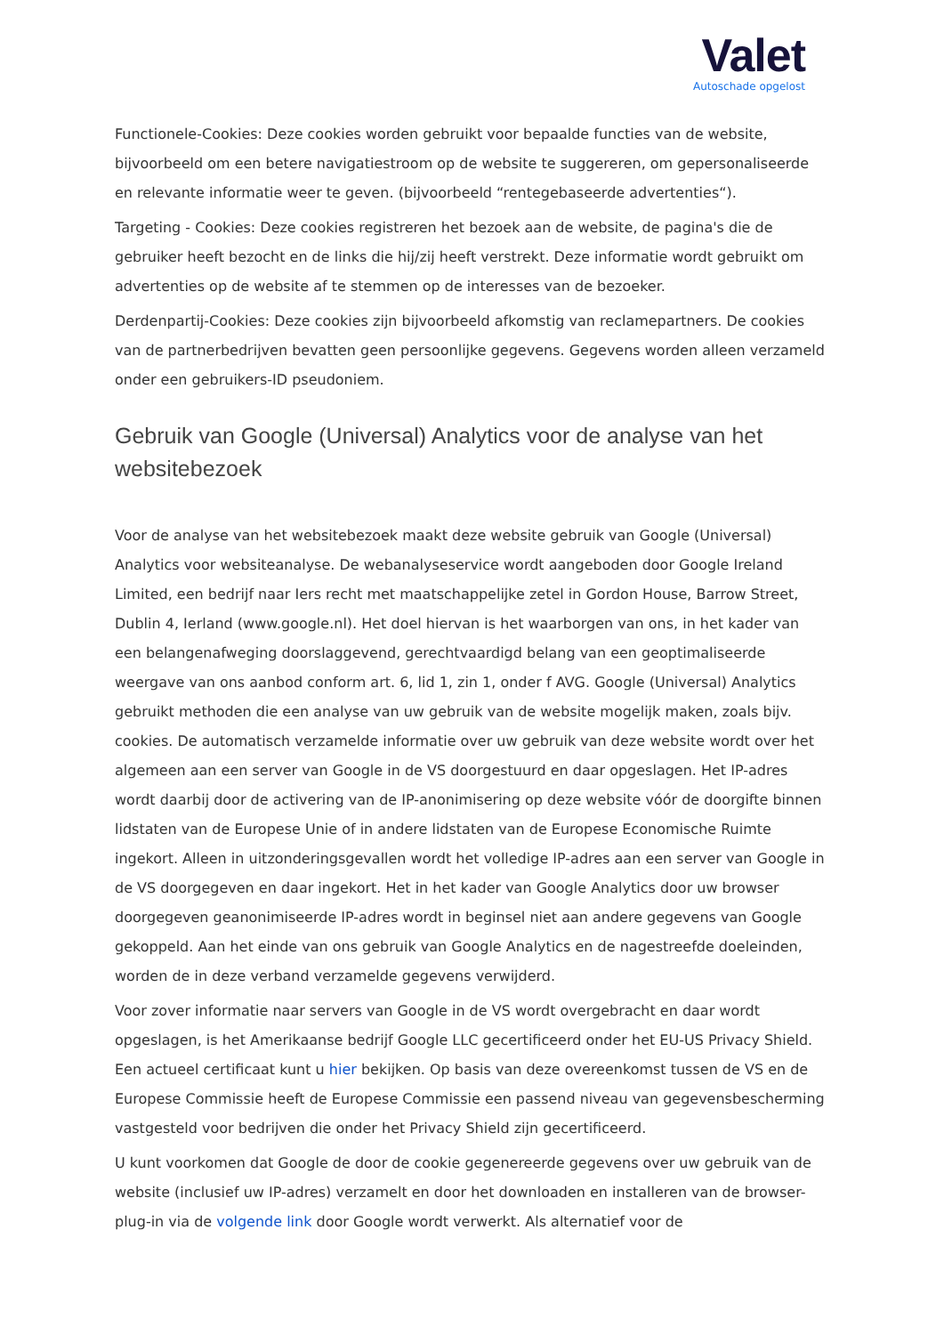Valet
Autoschade opgelost
Functionele-Cookies: Deze cookies worden gebruikt voor bepaalde functies van de website, bijvoorbeeld om een betere navigatiestroom op de website te suggereren, om gepersonaliseerde en relevante informatie weer te geven. (bijvoorbeeld “rentegebaseerde advertenties“).
Targeting - Cookies: Deze cookies registreren het bezoek aan de website, de pagina's die de gebruiker heeft bezocht en de links die hij/zij heeft verstrekt. Deze informatie wordt gebruikt om advertenties op de website af te stemmen op de interesses van de bezoeker.
Derdenpartij-Cookies: Deze cookies zijn bijvoorbeeld afkomstig van reclamepartners. De cookies van de partnerbedrijven bevatten geen persoonlijke gegevens. Gegevens worden alleen verzameld onder een gebruikers-ID pseudoniem.
Gebruik van Google (Universal) Analytics voor de analyse van het websitebezoek
Voor de analyse van het websitebezoek maakt deze website gebruik van Google (Universal) Analytics voor websiteanalyse. De webanalyseservice wordt aangeboden door Google Ireland Limited, een bedrijf naar Iers recht met maatschappelijke zetel in Gordon House, Barrow Street, Dublin 4, Ierland (www.google.nl). Het doel hiervan is het waarborgen van ons, in het kader van een belangenafweging doorslaggevend, gerechtvaardigd belang van een geoptimaliseerde weergave van ons aanbod conform art. 6, lid 1, zin 1, onder f AVG. Google (Universal) Analytics gebruikt methoden die een analyse van uw gebruik van de website mogelijk maken, zoals bijv. cookies. De automatisch verzamelde informatie over uw gebruik van deze website wordt over het algemeen aan een server van Google in de VS doorgestuurd en daar opgeslagen. Het IP-adres wordt daarbij door de activering van de IP-anonimisering op deze website vóór de doorgifte binnen lidstaten van de Europese Unie of in andere lidstaten van de Europese Economische Ruimte ingekort. Alleen in uitzonderingsgevallen wordt het volledige IP-adres aan een server van Google in de VS doorgegeven en daar ingekort. Het in het kader van Google Analytics door uw browser doorgegeven geanonimiseerde IP-adres wordt in beginsel niet aan andere gegevens van Google gekoppeld. Aan het einde van ons gebruik van Google Analytics en de nagestreefde doeleinden, worden de in deze verband verzamelde gegevens verwijderd.
Voor zover informatie naar servers van Google in de VS wordt overgebracht en daar wordt opgeslagen, is het Amerikaanse bedrijf Google LLC gecertificeerd onder het EU-US Privacy Shield. Een actueel certificaat kunt u hier bekijken. Op basis van deze overeenkomst tussen de VS en de Europese Commissie heeft de Europese Commissie een passend niveau van gegevensbescherming vastgesteld voor bedrijven die onder het Privacy Shield zijn gecertificeerd.
U kunt voorkomen dat Google de door de cookie gegenereerde gegevens over uw gebruik van de website (inclusief uw IP-adres) verzamelt en door het downloaden en installeren van de browser-plug-in via de volgende link door Google wordt verwerkt. Als alternatief voor de